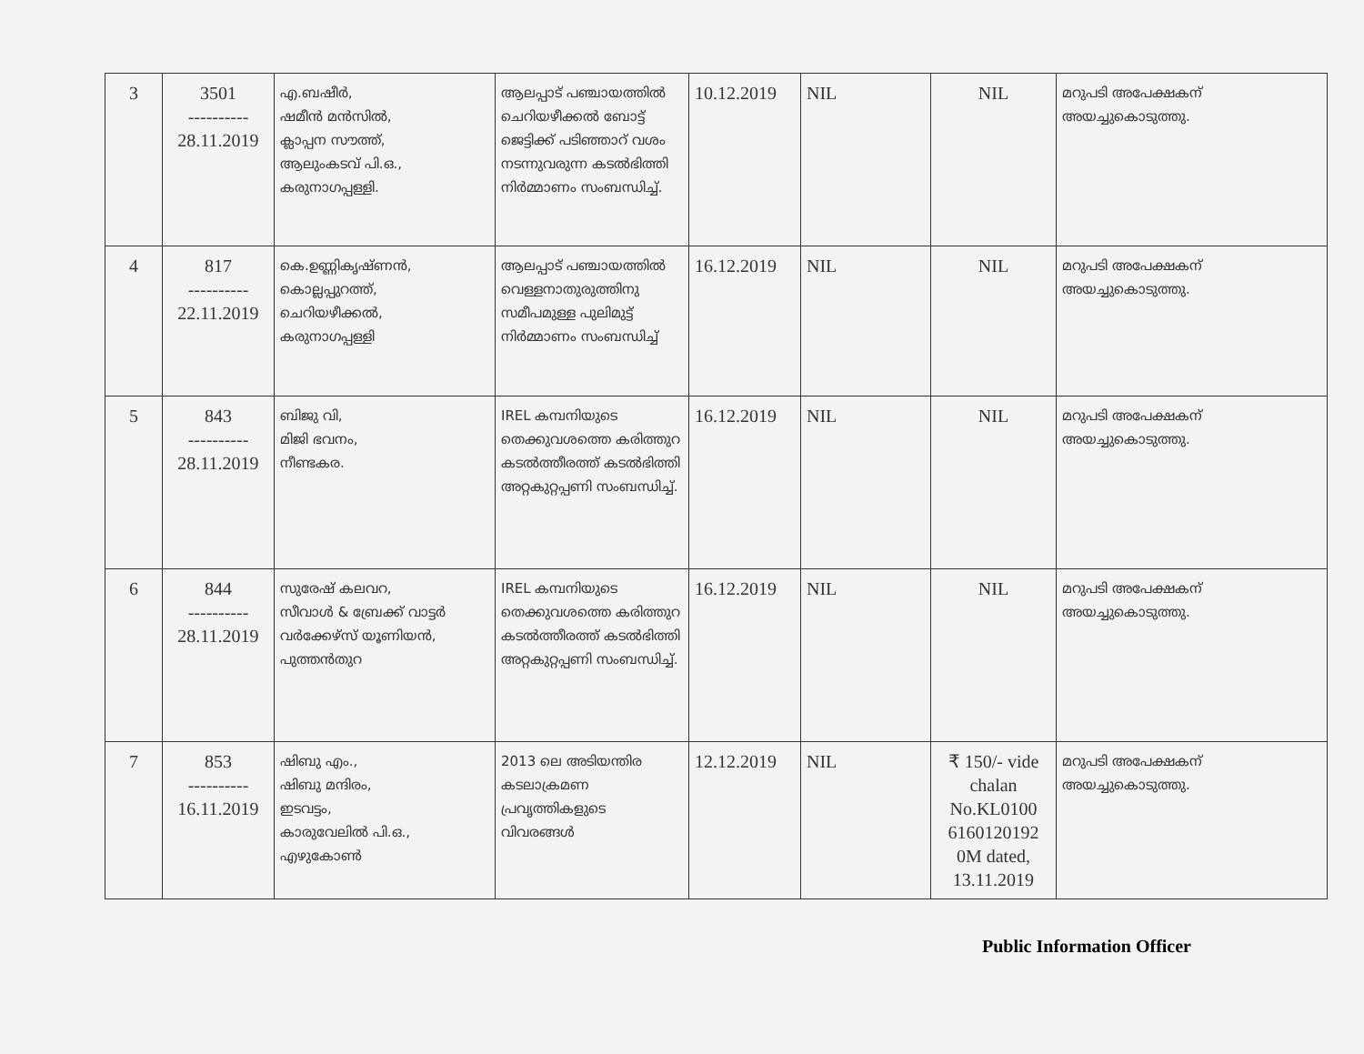| 3 | 3501 ---------- 28.11.2019 | എ.ബഷീർ, ഷമീൻ മൻസിൽ, ക്ലാപ്പന സൗത്ത്, ആലുംകടവ് പി.ഒ., കരുനാഗപ്പള്ളി. | ആലപ്പാട് പഞ്ചായത്തിൽ ചെറിയഴീക്കൽ ബോട്ട് ജെട്ടിക്ക് പടിഞ്ഞാറ് വശം നടന്നുവരുന്ന കടൽഭിത്തി നിർമ്മാണം സംബന്ധിച്ച്. | 10.12.2019 | NIL | NIL | മറുപടി അപേക്ഷകന് അയച്ചുകൊടുത്തു. |
| 4 | 817 ---------- 22.11.2019 | കെ.ഉണ്ണികൃഷ്ണൻ, കൊല്ലപ്പുറത്ത്, ചെറിയഴീക്കൽ, കരുനാഗപ്പള്ളി | ആലപ്പാട് പഞ്ചായത്തിൽ വെള്ളനാതുരുത്തിനു സമീപമുള്ള പുലിമുട്ട് നിർമ്മാണം സംബന്ധിച്ച് | 16.12.2019 | NIL | NIL | മറുപടി അപേക്ഷകന് അയച്ചുകൊടുത്തു. |
| 5 | 843 ---------- 28.11.2019 | ബിജു വി, മിജി ഭവനം, നീണ്ടകര. | IREL കമ്പനിയുടെ തെക്കുവശത്തെ കരിത്തുറ കടൽത്തീരത്ത് കടൽഭിത്തി അറ്റകുറ്റപ്പണി സംബന്ധിച്ച്. | 16.12.2019 | NIL | NIL | മറുപടി അപേക്ഷകന് അയച്ചുകൊടുത്തു. |
| 6 | 844 ---------- 28.11.2019 | സുരേഷ് കലവറ, സീവാൾ & ബ്രേക്ക് വാട്ടർ വർക്കേഴ്സ് യൂണിയൻ, പുത്തൻതുറ | IREL കമ്പനിയുടെ തെക്കുവശത്തെ കരിത്തുറ കടൽത്തീരത്ത് കടൽഭിത്തി അറ്റകുറ്റപ്പണി സംബന്ധിച്ച്. | 16.12.2019 | NIL | NIL | മറുപടി അപേക്ഷകന് അയച്ചുകൊടുത്തു. |
| 7 | 853 ---------- 16.11.2019 | ഷിബു എം., ഷിബു മന്ദിരം, ഇടവട്ടം, കാരുവേലിൽ പി.ഒ., എഴുകോൺ | 2013 ലെ അടിയന്തിര കടലാക്രമണ പ്രവൃത്തികളുടെ വിവരങ്ങൾ | 12.12.2019 | NIL | ₹ 150/- vide chalan No.KL0100 6160120192 0M dated, 13.11.2019 | മറുപടി അപേക്ഷകന് അയച്ചുകൊടുത്തു. |
Public Information Officer